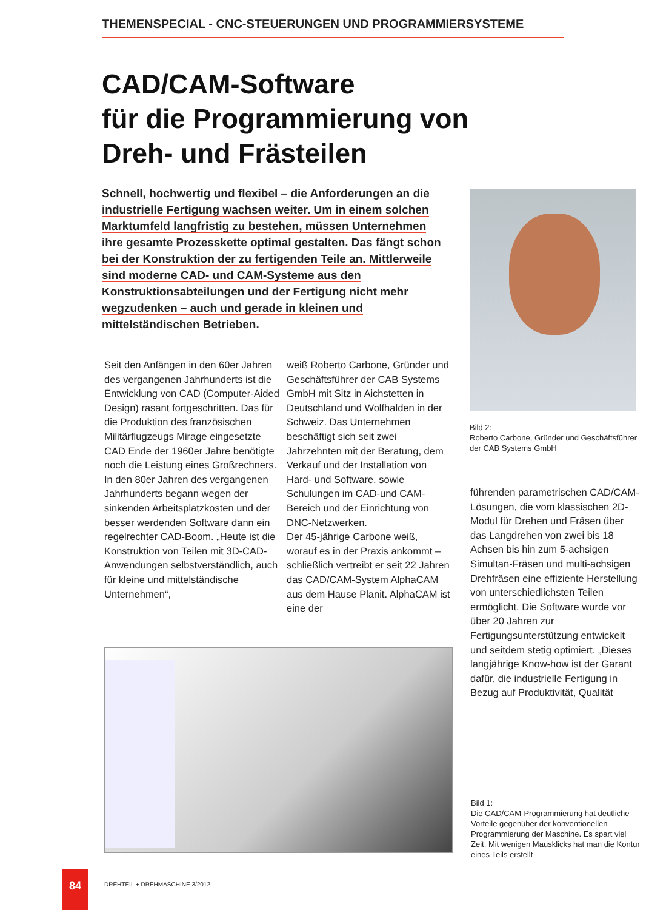THEMENSPECIAL - CNC-STEUERUNGEN UND PROGRAMMIERSYSTEME
CAD/CAM-Software
für die Programmierung von
Dreh- und Frästeilen
Schnell, hochwertig und flexibel – die Anforderungen an die industrielle Fertigung wachsen weiter. Um in einem solchen Marktumfeld langfristig zu bestehen, müssen Unternehmen ihre gesamte Prozesskette optimal gestalten. Das fängt schon bei der Konstruktion der zu fertigenden Teile an. Mittlerweile sind moderne CAD- und CAM-Systeme aus den Konstruktionsabteilungen und der Fertigung nicht mehr wegzudenken – auch und gerade in kleinen und mittelständischen Betrieben.
Bild 2:
Roberto Carbone, Gründer und Geschäftsführer der CAB Systems GmbH
Seit den Anfängen in den 60er Jahren des vergangenen Jahrhunderts ist die Entwicklung von CAD (Computer-Aided Design) rasant fortgeschritten. Das für die Produktion des französischen Militärflugzeugs Mirage eingesetzte CAD Ende der 1960er Jahre benötigte noch die Leistung eines Großrechners. In den 80er Jahren des vergangenen Jahrhunderts begann wegen der sinkenden Arbeitsplatzkosten und der besser werdenden Software dann ein regelrechter CAD-Boom. „Heute ist die Konstruktion von Teilen mit 3D-CAD-Anwendungen selbstverständlich, auch für kleine und mittelständische Unternehmen“,
weiß Roberto Carbone, Gründer und Geschäftsführer der CAB Systems GmbH mit Sitz in Aichstetten in Deutschland und Wolfhalden in der Schweiz. Das Unternehmen beschäftigt sich seit zwei Jahrzehnten mit der Beratung, dem Verkauf und der Installation von Hard- und Software, sowie Schulungen im CAD-und CAM-Bereich und der Einrichtung von DNC-Netzwerken.
Der 45-jährige Carbone weiß, worauf es in der Praxis ankommt – schließlich vertreibt er seit 22 Jahren das CAD/CAM-System AlphaCAM aus dem Hause Planit. AlphaCAM ist eine der
führenden parametrischen CAD/CAM-Lösungen, die vom klassischen 2D-Modul für Drehen und Fräsen über das Langdrehen von zwei bis 18 Achsen bis hin zum 5-achsigen Simultan-Fräsen und multi-achsigen Drehfräsen eine effiziente Herstellung von unterschiedlichsten Teilen ermöglicht. Die Software wurde vor über 20 Jahren zur Fertigungsunterstützung entwickelt und seitdem stetig optimiert. „Dieses langjährige Know-how ist der Garant dafür, die industrielle Fertigung in Bezug auf Produktivität, Qualität
Bild 1:
Die CAD/CAM-Programmierung hat deutliche Vorteile gegenüber der konventionellen Programmierung der Maschine. Es spart viel Zeit. Mit wenigen Mausklicks hat man die Kontur eines Teils erstellt
84
DREHTEIL + DREHMASCHINE 3/2012